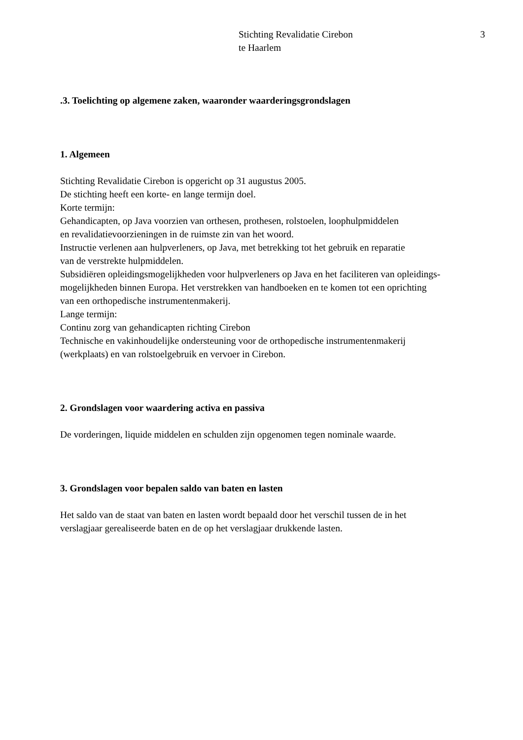Stichting Revalidatie Cirebon
te Haarlem
3
.3. Toelichting op algemene zaken, waaronder waarderingsgrondslagen
1. Algemeen
Stichting Revalidatie Cirebon is opgericht op 31 augustus 2005.
De stichting heeft een korte- en lange termijn doel.
Korte termijn:
Gehandicapten, op Java voorzien van orthesen, prothesen, rolstoelen, loophulpmiddelen
en revalidatievoorzieningen in de ruimste zin van het woord.
Instructie verlenen aan hulpverleners, op Java, met betrekking tot het gebruik en reparatie
van de verstrekte hulpmiddelen.
Subsidiëren opleidingsmogelijkheden voor hulpverleners op Java en het faciliteren van opleidings-
mogelijkheden binnen Europa. Het verstrekken van handboeken en te komen tot een oprichting
van een orthopedische instrumentenmakerij.
Lange termijn:
Continu zorg van gehandicapten richting Cirebon
Technische en vakinhoudelijke ondersteuning voor de orthopedische instrumentenmakerij
(werkplaats) en van rolstoelgebruik en vervoer in Cirebon.
2. Grondslagen voor waardering activa en passiva
De vorderingen, liquide middelen en schulden zijn opgenomen tegen nominale waarde.
3. Grondslagen voor bepalen saldo van baten en lasten
Het saldo van de staat van baten en lasten wordt bepaald door het verschil tussen de in het
verslagjaar gerealiseerde baten en de op het verslagjaar drukkende lasten.